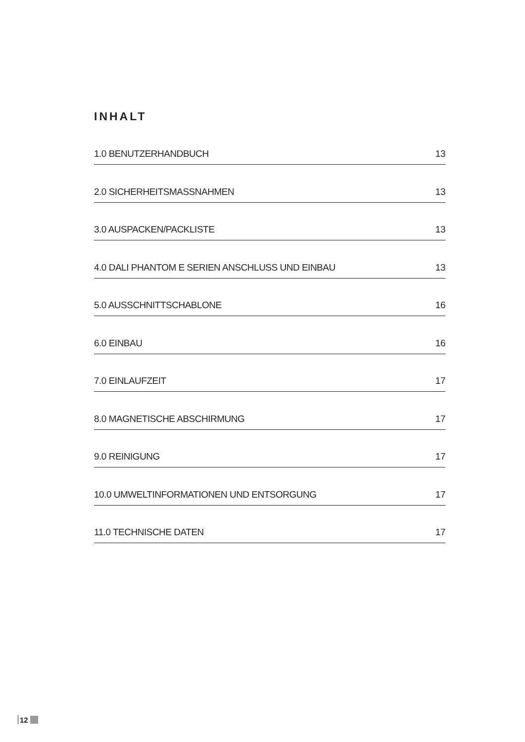INHALT
1.0 BENUTZERHANDBUCH 13
2.0 SICHERHEITSMASSNAHMEN 13
3.0 AUSPACKEN/PACKLISTE 13
4.0 DALI PHANTOM E SERIEN ANSCHLUSS UND EINBAU 13
5.0 AUSSCHNITTSCHABLONE 16
6.0 EINBAU 16
7.0 EINLAUFZEIT 17
8.0 MAGNETISCHE ABSCHIRMUNG 17
9.0 REINIGUNG 17
10.0 UMWELTINFORMATIONEN UND ENTSORGUNG 17
11.0 TECHNISCHE DATEN 17
12